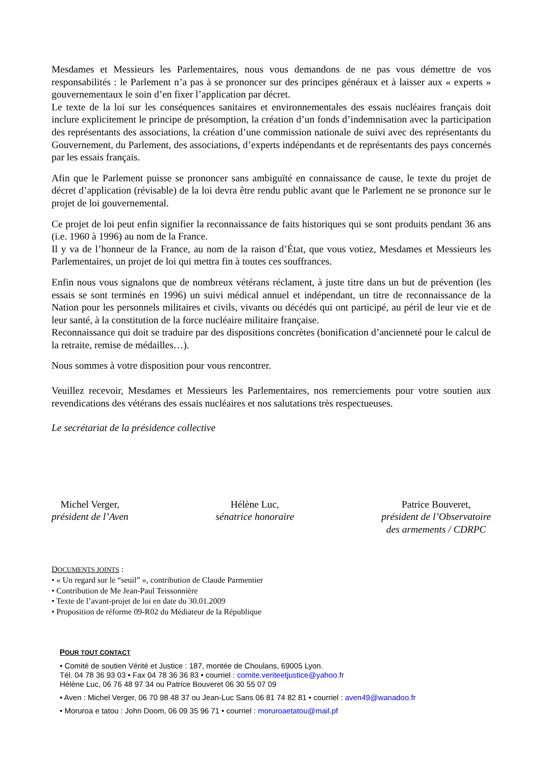Mesdames et Messieurs les Parlementaires, nous vous demandons de ne pas vous démettre de vos responsabilités : le Parlement n’a pas à se prononcer sur des principes généraux et à laisser aux « experts » gouvernementaux le soin d’en fixer l’application par décret.
Le texte de la loi sur les conséquences sanitaires et environnementales des essais nucléaires français doit inclure explicitement le principe de présomption, la création d’un fonds d’indemnisation avec la participation des représentants des associations, la création d’une commission nationale de suivi avec des représentants du Gouvernement, du Parlement, des associations, d’experts indépendants et de représentants des pays concernés par les essais français.
Afin que le Parlement puisse se prononcer sans ambiguïté en connaissance de cause, le texte du projet de décret d’application (révisable) de la loi devra être rendu public avant que le Parlement ne se prononce sur le projet de loi gouvernemental.
Ce projet de loi peut enfin signifier la reconnaissance de faits historiques qui se sont produits pendant 36 ans (i.e. 1960 à 1996) au nom de la France.
Il y va de l’honneur de la France, au nom de la raison d’État, que vous votiez, Mesdames et Messieurs les Parlementaires, un projet de loi qui mettra fin à toutes ces souffrances.
Enfin nous vous signalons que de nombreux vétérans réclament, à juste titre dans un but de prévention (les essais se sont terminés en 1996) un suivi médical annuel et indépendant, un titre de reconnaissance de la Nation pour les personnels militaires et civils, vivants ou décédés qui ont participé, au péril de leur vie et de leur santé, à la constitution de la force nucléaire militaire française.
Reconnaissance qui doit se traduire par des dispositions concrètes (bonification d’ancienneté pour le calcul de la retraite, remise de médailles…).
Nous sommes à votre disposition pour vous rencontrer.
Veuillez recevoir, Mesdames et Messieurs les Parlementaires, nos remerciements pour votre soutien aux revendications des vétérans des essais nucléaires et nos salutations très respectueuses.
Le secrétariat de la présidence collective
Michel Verger,
président de l’Aven
Hélène Luc,
sénatrice honoraire
Patrice Bouveret,
président de l’Observatoire
des armements / CDRPC
DOCUMENTS JOINTS :
• « Un regard sur le “seuil” », contribution de Claude Parmentier
• Contribution de Me Jean-Paul Teissonnière
• Texte de l’avant-projet de loi en date du 30.01.2009
• Proposition de réforme 09-R02 du Médiateur de la République
POUR TOUT CONTACT
• Comité de soutien Vérité et Justice : 187, montée de Choulans, 69005 Lyon.
Tél. 04 78 36 93 03 • Fax 04 78 36 36 83 • courriel : comite.veriteetjustice@yahoo.fr
Hélène Luc, 06 76 48 97 34 ou Patrice Bouveret 06 30 55 07 09
• Aven : Michel Verger, 06 70 98 48 37 ou Jean-Luc Sans 06 81 74 82 81 • courriel : aven49@wanadoo.fr
• Moruroa e tatou : John Doom, 06 09 35 96 71 • courriel : moruroaetatou@mail.pf